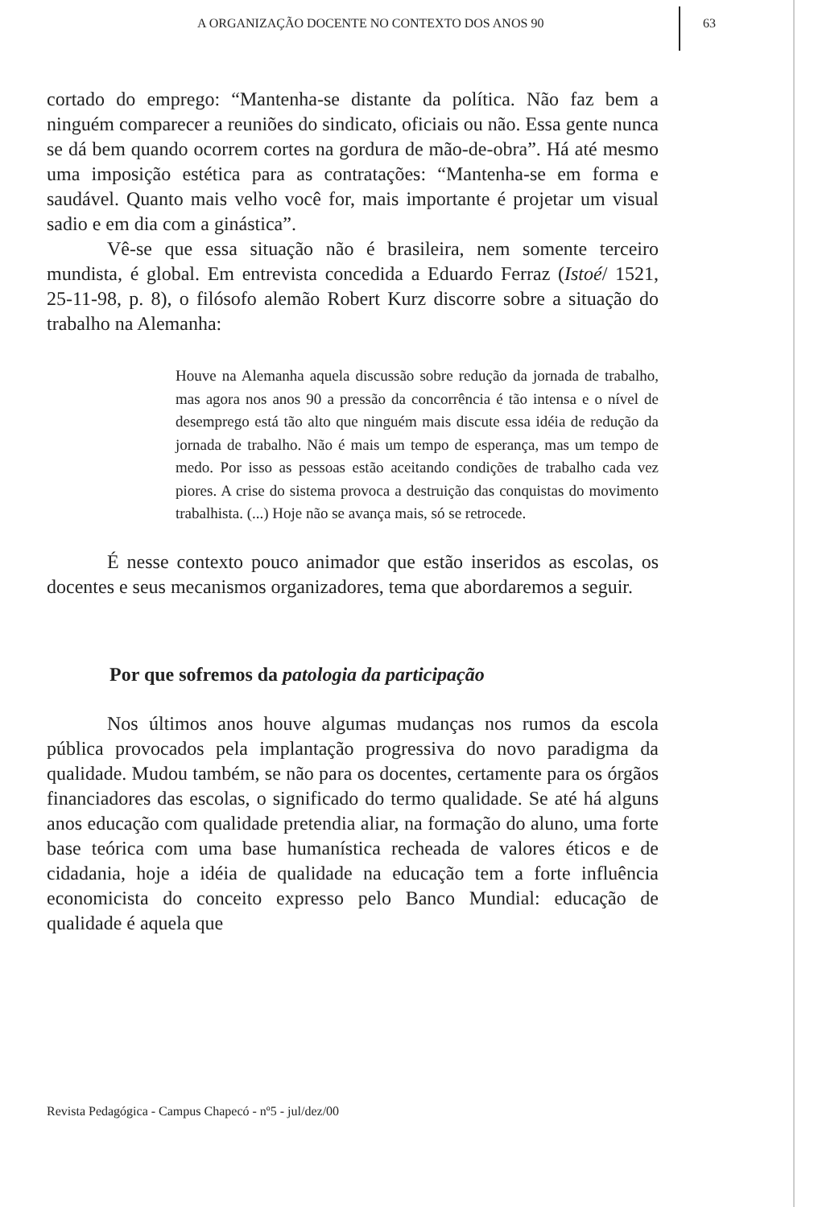A ORGANIZAÇÃO DOCENTE NO CONTEXTO DOS ANOS 90
63
cortado do emprego: “Mantenha-se distante da política. Não faz bem a ninguém comparecer a reuniões do sindicato, oficiais ou não. Essa gente nunca se dá bem quando ocorrem cortes na gordura de mão-de-obra”. Há até mesmo uma imposição estética para as contratações: “Mantenha-se em forma e saudável. Quanto mais velho você for, mais importante é projetar um visual sadio e em dia com a ginástica”.
Vê-se que essa situação não é brasileira, nem somente terceiro mundista, é global. Em entrevista concedida a Eduardo Ferraz (Istoé/ 1521, 25-11-98, p. 8), o filósofo alemão Robert Kurz discorre sobre a situação do trabalho na Alemanha:
Houve na Alemanha aquela discussão sobre redução da jornada de trabalho, mas agora nos anos 90 a pressão da concorrência é tão intensa e o nível de desemprego está tão alto que ninguém mais discute essa idéia de redução da jornada de trabalho. Não é mais um tempo de esperança, mas um tempo de medo. Por isso as pessoas estão aceitando condições de trabalho cada vez piores. A crise do sistema provoca a destruição das conquistas do movimento trabalhista. (...) Hoje não se avança mais, só se retrocede.
É nesse contexto pouco animador que estão inseridos as escolas, os docentes e seus mecanismos organizadores, tema que abordaremos a seguir.
Por que sofremos da patologia da participação
Nos últimos anos houve algumas mudanças nos rumos da escola pública provocados pela implantação progressiva do novo paradigma da qualidade. Mudou também, se não para os docentes, certamente para os órgãos financiadores das escolas, o significado do termo qualidade. Se até há alguns anos educação com qualidade pretendia aliar, na formação do aluno, uma forte base teórica com uma base humanística recheada de valores éticos e de cidadania, hoje a idéia de qualidade na educação tem a forte influência economicista do conceito expresso pelo Banco Mundial: educação de qualidade é aquela que
Revista Pedagógica - Campus Chapecó - nº5 - jul/dez/00